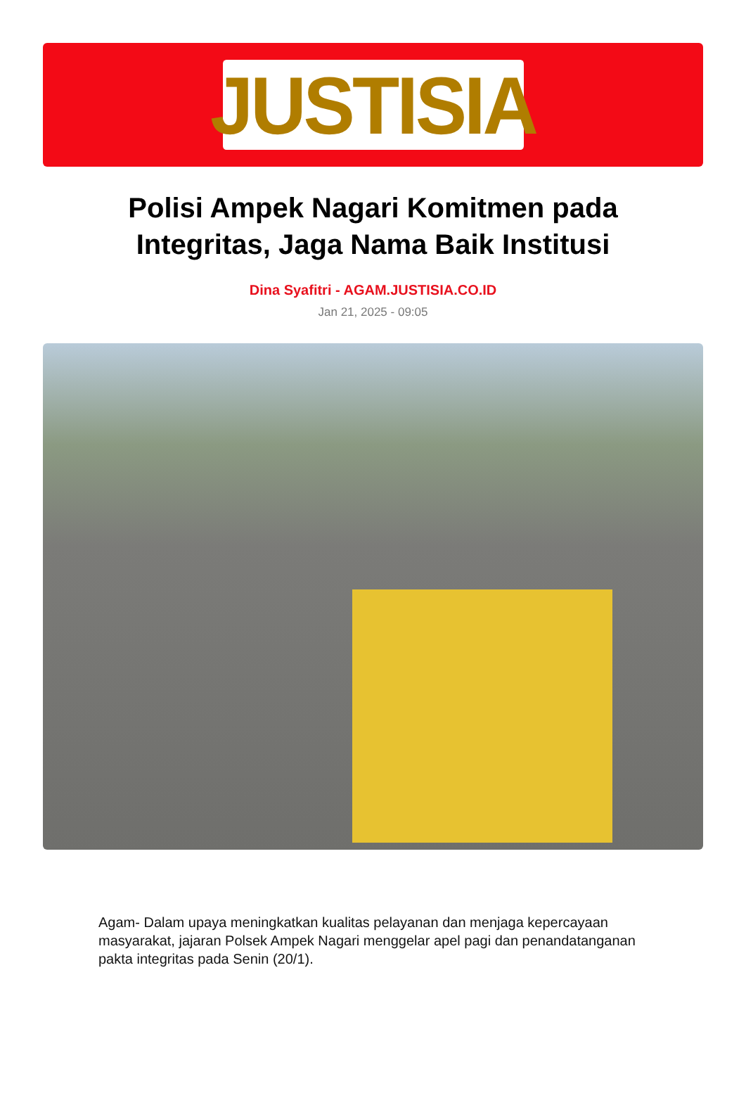JUSTISIA
Polisi Ampek Nagari Komitmen pada Integritas, Jaga Nama Baik Institusi
Dina Syafitri - AGAM.JUSTISIA.CO.ID
Jan 21, 2025 - 09:05
Agam- Dalam upaya meningkatkan kualitas pelayanan dan menjaga kepercayaan masyarakat, jajaran Polsek Ampek Nagari menggelar apel pagi dan penandatanganan pakta integritas pada Senin (20/1).